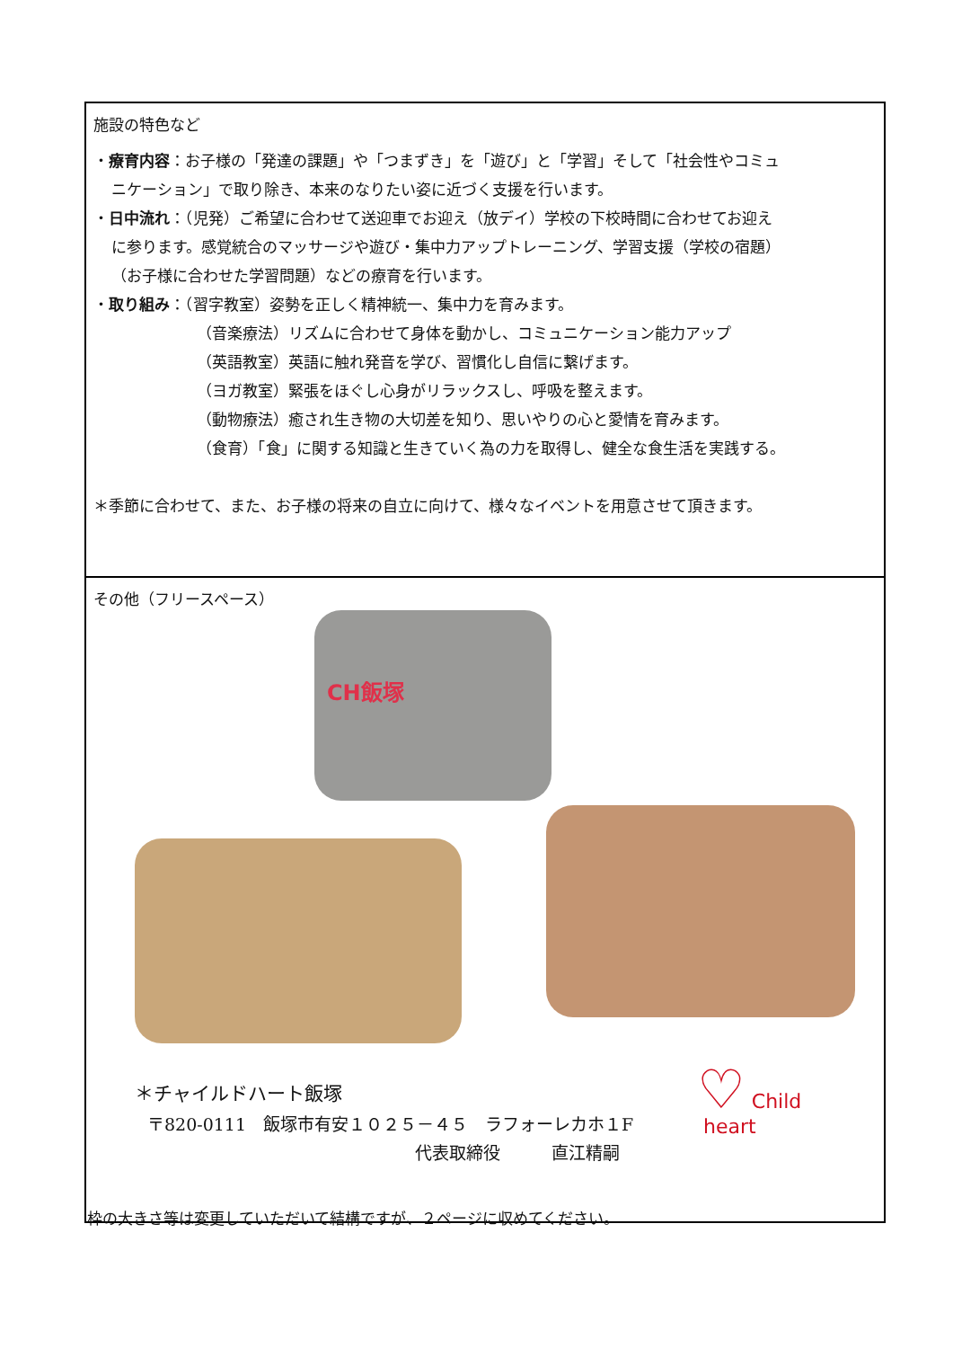| 施設の特色など ・ 療育内容 ：お子様の「発達の課題」や「つまずき」を「遊び」と「学習」そして「社会性やコミュ ニケーション」で取り除き、本来のなりたい姿に近づく支援を行います。 ・ 日中流れ ：（児発）ご希望に合わせて送迎車でお迎え（放デイ）学校の下校時間に合わせてお迎え に参ります。感覚統合のマッサージや遊び・集中力アップトレーニング、学習支援（学校の宿題） （お子様に合わせた学習問題）などの療育を行います。 ・ 取り組み ：（習字教室）姿勢を正しく精神統一、集中力を育みます。 （音楽療法）リズムに合わせて身体を動かし、コミュニケーション能力アップ （英語教室）英語に触れ発音を学び、習慣化し自信に繋げます。 （ヨガ教室）緊張をほぐし心身がリラックスし、呼吸を整えます。 （動物療法）癒され生き物の大切差を知り、思いやりの心と愛情を育みます。 （食育）「食」に関する知識と生きていく為の力を取得し、健全な食生活を実践する。 ＊季節に合わせて、また、お子様の将来の自立に向けて、様々なイベントを用意させて頂きます。 |
| その他（フリースペース） CH飯塚 ＊チャイルドハート飯塚 〒820-0111 飯塚市有安１０２５－４５ ラフォーレカホ１F 代表取締役 直江精嗣 ♡ Child heart |
枠の大きさ等は変更していただいて結構ですが、２ページに収めてください。